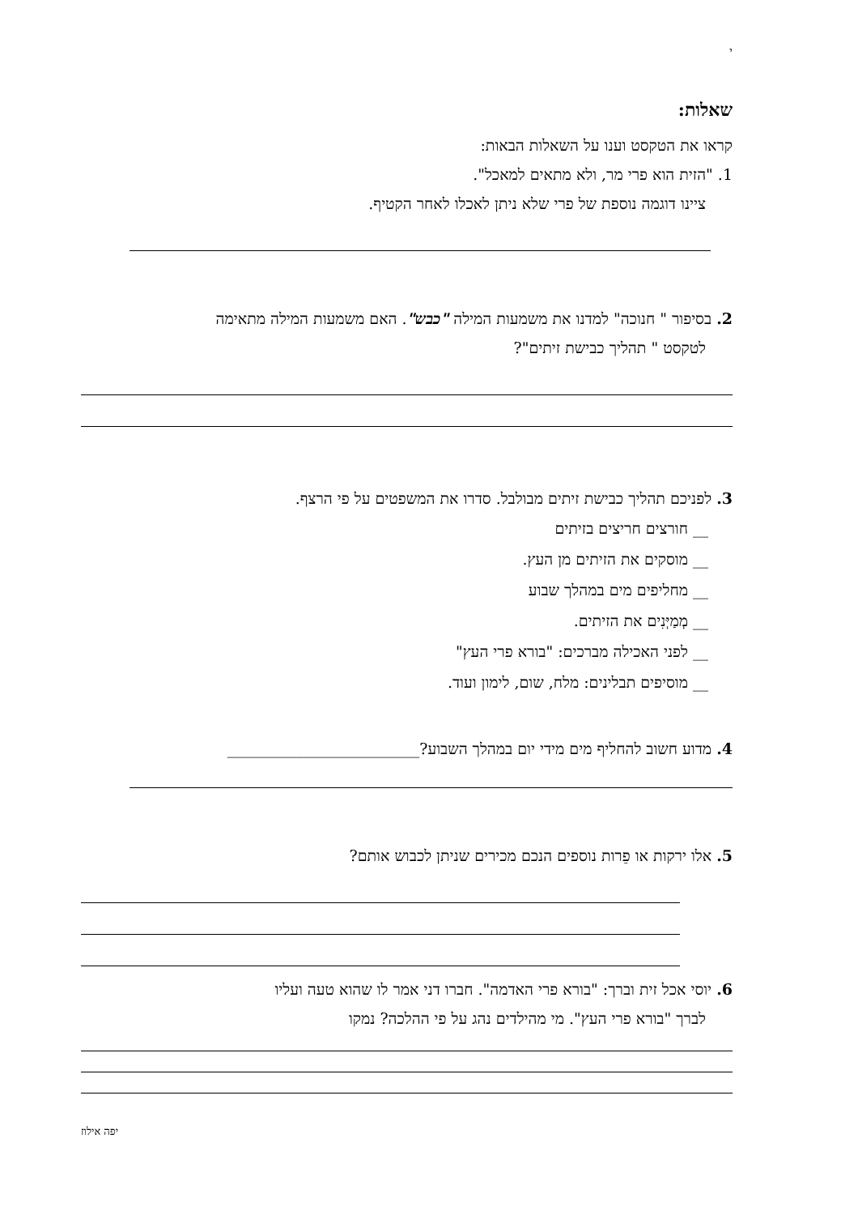י
שאלות:
קראו את הטקסט וענו על השאלות הבאות:
1. "הזית הוא פרי מר, ולא מתאים למאכל".
ציינו דוגמה נוספת של פרי שלא ניתן לאכלו לאחר הקטיף.
2. בסיפור " חנוכה" למדנו את משמעות המילה "כבש". האם משמעות המילה מתאימה
לטקסט " תהליך כבישת זיתים"?
3. לפניכם תהליך כבישת זיתים מבולבל. סדרו את המשפטים על פי הרצף.
__ חורצים חריצים בזיתים
__ מוסקים את הזיתים מן העץ.
__ מחליפים מים במהלך שבוע
__ מְמַיְּנִים את הזיתים.
__ לפני האכילה מברכים: "בורא פרי העץ"
__ מוסיפים תבלינים: מלח, שום, לימון ועוד.
4. מדוע חשוב להחליף מים מידי יום במהלך השבוע?_________________________
5. אלו ירקות או פֵרות נוספים הנכם מכירים שניתן לכבוש אותם?
6. יוסי אכל זית וברך: "בורא פרי האדמה". חברו דני אמר לו שהוא טעה ועליו
לברך "בורא פרי העץ". מי מהילדים נהג על פי ההלכה? נמקו
יפה אילוז